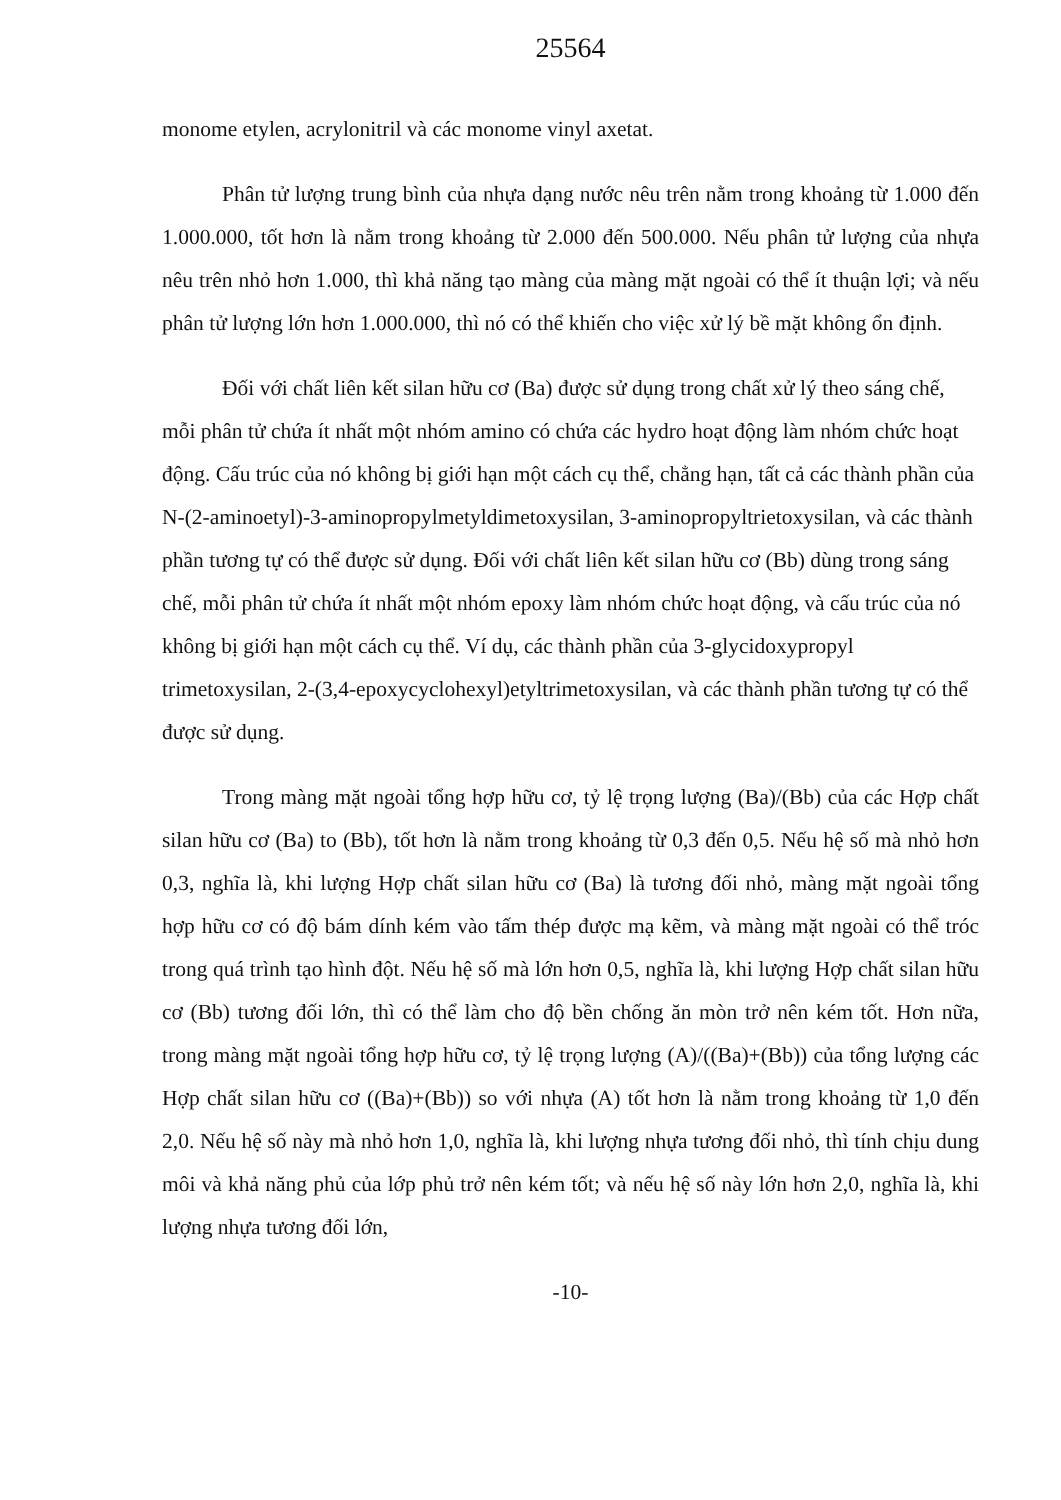25564
monome etylen, acrylonitril và các monome vinyl axetat.
Phân tử lượng trung bình của nhựa dạng nước nêu trên nằm trong khoảng từ 1.000 đến 1.000.000, tốt hơn là nằm trong khoảng từ 2.000 đến 500.000. Nếu phân tử lượng của nhựa nêu trên nhỏ hơn 1.000, thì khả năng tạo màng của màng mặt ngoài có thể ít thuận lợi; và nếu phân tử lượng lớn hơn 1.000.000, thì nó có thể khiến cho việc xử lý bề mặt không ổn định.
Đối với chất liên kết silan hữu cơ (Ba) được sử dụng trong chất xử lý theo sáng chế, mỗi phân tử chứa ít nhất một nhóm amino có chứa các hydro hoạt động làm nhóm chức hoạt động. Cấu trúc của nó không bị giới hạn một cách cụ thể, chẳng hạn, tất cả các thành phần của N-(2-aminoetyl)-3-aminopropylmetyldimetoxysilan, 3-aminopropyltrietoxysilan, và các thành phần tương tự có thể được sử dụng. Đối với chất liên kết silan hữu cơ (Bb) dùng trong sáng chế, mỗi phân tử chứa ít nhất một nhóm epoxy làm nhóm chức hoạt động, và cấu trúc của nó không bị giới hạn một cách cụ thể. Ví dụ, các thành phần của 3-glycidoxypropyl trimetoxysilan, 2-(3,4-epoxycyclohexyl)etyltrimetoxysilan, và các thành phần tương tự có thể được sử dụng.
Trong màng mặt ngoài tổng hợp hữu cơ, tỷ lệ trọng lượng (Ba)/(Bb) của các Hợp chất silan hữu cơ (Ba) to (Bb), tốt hơn là nằm trong khoảng từ 0,3 đến 0,5. Nếu hệ số mà nhỏ hơn 0,3, nghĩa là, khi lượng Hợp chất silan hữu cơ (Ba) là tương đối nhỏ, màng mặt ngoài tổng hợp hữu cơ có độ bám dính kém vào tấm thép được mạ kẽm, và màng mặt ngoài có thể tróc trong quá trình tạo hình đột. Nếu hệ số mà lớn hơn 0,5, nghĩa là, khi lượng Hợp chất silan hữu cơ (Bb) tương đối lớn, thì có thể làm cho độ bền chống ăn mòn trở nên kém tốt. Hơn nữa, trong màng mặt ngoài tổng hợp hữu cơ, tỷ lệ trọng lượng (A)/((Ba)+(Bb)) của tổng lượng các Hợp chất silan hữu cơ ((Ba)+(Bb)) so với nhựa (A) tốt hơn là nằm trong khoảng từ 1,0 đến 2,0. Nếu hệ số này mà nhỏ hơn 1,0, nghĩa là, khi lượng nhựa tương đối nhỏ, thì tính chịu dung môi và khả năng phủ của lớp phủ trở nên kém tốt; và nếu hệ số này lớn hơn 2,0, nghĩa là, khi lượng nhựa tương đối lớn,
-10-